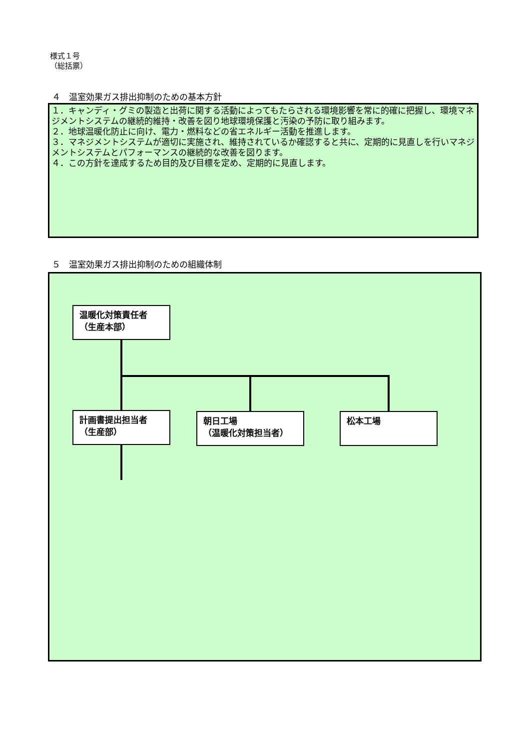様式１号
（総括票）
４　温室効果ガス排出抑制のための基本方針
１．キャンディ・グミの製造と出荷に関する活動によってもたらされる環境影響を常に的確に把握し、環境マネジメントシステムの継続的維持・改善を図り地球環境保護と汚染の予防に取り組みます。
２．地球温暖化防止に向け、電力・燃料などの省エネルギー活動を推進します。
３．マネジメントシステムが適切に実施され、維持されているか確認すると共に、定期的に見直しを行いマネジメントシステムとパフォーマンスの継続的な改善を図ります。
４．この方針を達成するため目的及び目標を定め、定期的に見直します。
５　温室効果ガス排出抑制のための組織体制
温暖化対策責任者
（生産本部）
計画書提出担当者
（生産部）
朝日工場
（温暖化対策担当者）
松本工場